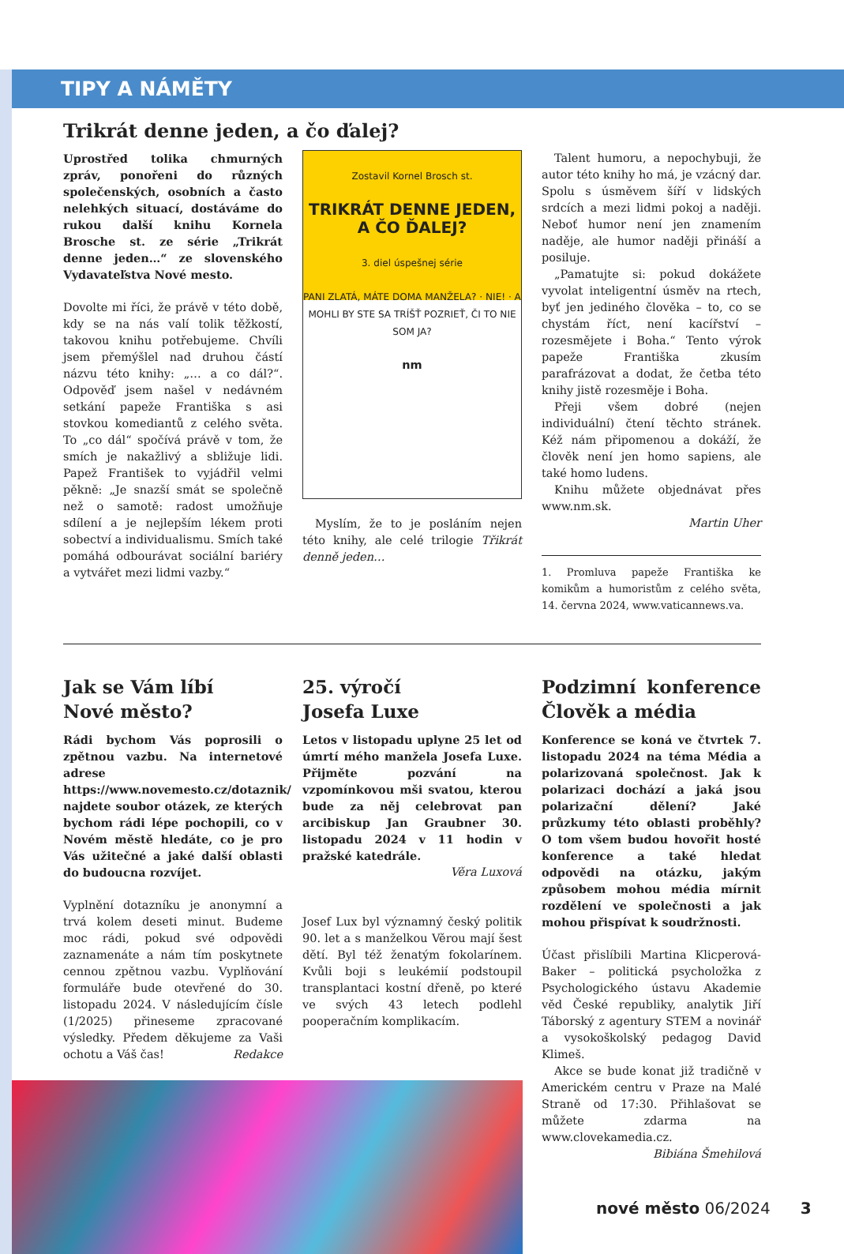TIPY A NÁMĚTY
Trikrát denne jeden, a čo ďalej?
Uprostřed tolika chmurných zpráv, ponořeni do různých společenských, osobních a často nelehkých situací, dostáváme do rukou další knihu Kornela Brosche st. ze série „Trikrát denne jeden…“ ze slovenského Vydavateľstva Nové mesto.
Dovolte mi říci, že právě v této době, kdy se na nás valí tolik těžkostí, takovou knihu potřebujeme. Chvíli jsem přemýšlel nad druhou částí názvu této knihy: „… a co dál?“. Odpověď jsem našel v nedávném setkání papeže Františka s asi stovkou komediantů z celého světa. To „co dál“ spočívá právě v tom, že smích je nakažlivý a sbližuje lidi. Papež František to vyjádřil velmi pěkně: „Je snazší smát se společně než o samotě: radost umožňuje sdílení a je nejlepším lékem proti sobectví a individualismu. Smích také pomáhá odbourávat sociální bariéry a vytvářet mezi lidmi vazby.“
Zostavil Kornel Brosch st.
TRIKRÁT DENNE JEDEN,
A ČO ĎALEJ?
3. diel úspešnej série
PANI ZLATÁ, MÁTE DOMA MANŽELA? · NIE! · A MOHLI BY STE SA TRÍŠŤ POZRIEŤ, ČI TO NIE SOM JA?
nm
Myslím, že to je posláním nejen této knihy, ale celé trilogie Třikrát denně jeden…
Talent humoru, a nepochybuji, že autor této knihy ho má, je vzácný dar. Spolu s úsměvem šíří v lidských srdcích a mezi lidmi pokoj a naději. Neboť humor není jen znamením naděje, ale humor naději přináší a posiluje.
„Pamatujte si: pokud dokážete vyvolat inteligentní úsměv na rtech, byť jen jediného člověka – to, co se chystám říct, není kacířství – rozesmějete i Boha.“ Tento výrok papeže Františka zkusím parafrázovat a dodat, že četba této knihy jistě rozesměje i Boha.
Přeji všem dobré (nejen individuální) čtení těchto stránek. Kéž nám připomenou a dokáží, že člověk není jen homo sapiens, ale také homo ludens.
Knihu můžete objednávat přes www.nm.sk.
Martin Uher
1. Promluva papeže Františka ke komikům a humoristům z celého světa, 14. června 2024, www.vaticannews.va.
Jak se Vám líbí
Nové město?
Rádi bychom Vás poprosili o zpětnou vazbu. Na internetové adrese https://www.novemesto.cz/dotaznik/ najdete soubor otázek, ze kterých bychom rádi lépe pochopili, co v Novém městě hledáte, co je pro Vás užitečné a jaké další oblasti do budoucna rozvíjet.
Vyplnění dotazníku je anonymní a trvá kolem deseti minut. Budeme moc rádi, pokud své odpovědi zaznamenáte a nám tím poskytnete cennou zpětnou vazbu. Vyplňování formuláře bude otevřené do 30. listopadu 2024. V následujícím čísle (1/2025) přineseme zpracované výsledky. Předem děkujeme za Vaši ochotu a Váš čas! Redakce
25. výročí
Josefa Luxe
Letos v listopadu uplyne 25 let od úmrtí mého manžela Josefa Luxe. Přijměte pozvání na vzpomínkovou mši svatou, kterou bude za něj celebrovat pan arcibiskup Jan Graubner 30. listopadu 2024 v 11 hodin v pražské katedrále.
Věra Luxová
Josef Lux byl významný český politik 90. let a s manželkou Věrou mají šest dětí. Byl též ženatým fokolarínem. Kvůli boji s leukémií podstoupil transplantaci kostní dřeně, po které ve svých 43 letech podlehl pooperačním komplikacím.
Podzimní konference Člověk a média
Konference se koná ve čtvrtek 7. listopadu 2024 na téma Média a polarizovaná společnost. Jak k polarizaci dochází a jaká jsou polarizační dělení? Jaké průzkumy této oblasti proběhly? O tom všem budou hovořit hosté konference a také hledat odpovědi na otázku, jakým způsobem mohou média mírnit rozdělení ve společnosti a jak mohou přispívat k soudržnosti.
Účast přislíbili Martina Klicperová-Baker – politická psycholožka z Psychologického ústavu Akademie věd České republiky, analytik Jiří Táborský z agentury STEM a novinář a vysokoškolský pedagog David Klimeš.
Akce se bude konat již tradičně v Americkém centru v Praze na Malé Straně od 17:30. Přihlašovat se můžete zdarma na www.clovekamedia.cz.
Bibiána Šmehilová
nové město 06/2024 3